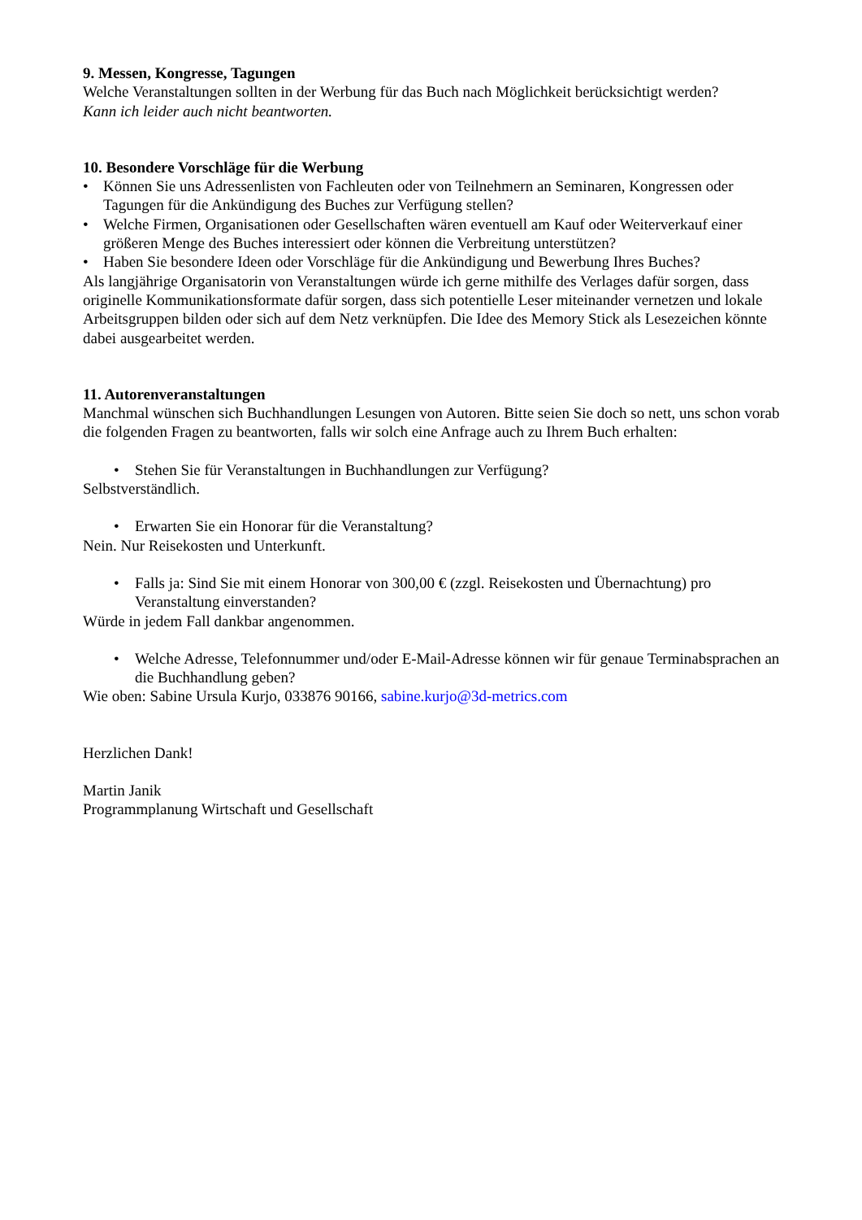9. Messen, Kongresse, Tagungen
Welche Veranstaltungen sollten in der Werbung für das Buch nach Möglichkeit berücksichtigt werden?
Kann ich leider auch nicht beantworten.
10. Besondere Vorschläge für die Werbung
• Können Sie uns Adressenlisten von Fachleuten oder von Teilnehmern an Seminaren, Kongressen oder Tagungen für die Ankündigung des Buches zur Verfügung stellen?
• Welche Firmen, Organisationen oder Gesellschaften wären eventuell am Kauf oder Weiterverkauf einer größeren Menge des Buches interessiert oder können die Verbreitung unterstützen?
• Haben Sie besondere Ideen oder Vorschläge für die Ankündigung und Bewerbung Ihres Buches?
Als langjährige Organisatorin von Veranstaltungen würde ich gerne mithilfe des Verlages dafür sorgen, dass originelle Kommunikationsformate dafür sorgen, dass sich potentielle Leser miteinander vernetzen und lokale Arbeitsgruppen bilden oder sich auf dem Netz verknüpfen. Die Idee des Memory Stick als Lesezeichen könnte dabei ausgearbeitet werden.
11. Autorenveranstaltungen
Manchmal wünschen sich Buchhandlungen Lesungen von Autoren. Bitte seien Sie doch so nett, uns schon vorab die folgenden Fragen zu beantworten, falls wir solch eine Anfrage auch zu Ihrem Buch erhalten:
• Stehen Sie für Veranstaltungen in Buchhandlungen zur Verfügung?
Selbstverständlich.
• Erwarten Sie ein Honorar für die Veranstaltung?
Nein. Nur Reisekosten und Unterkunft.
• Falls ja: Sind Sie mit einem Honorar von 300,00 € (zzgl. Reisekosten und Übernachtung) pro Veranstaltung einverstanden?
Würde in jedem Fall dankbar angenommen.
• Welche Adresse, Telefonnummer und/oder E-Mail-Adresse können wir für genaue Terminabsprachen an die Buchhandlung geben?
Wie oben: Sabine Ursula Kurjo, 033876 90166, sabine.kurjo@3d-metrics.com
Herzlichen Dank!
Martin Janik
Programmplanung Wirtschaft und Gesellschaft